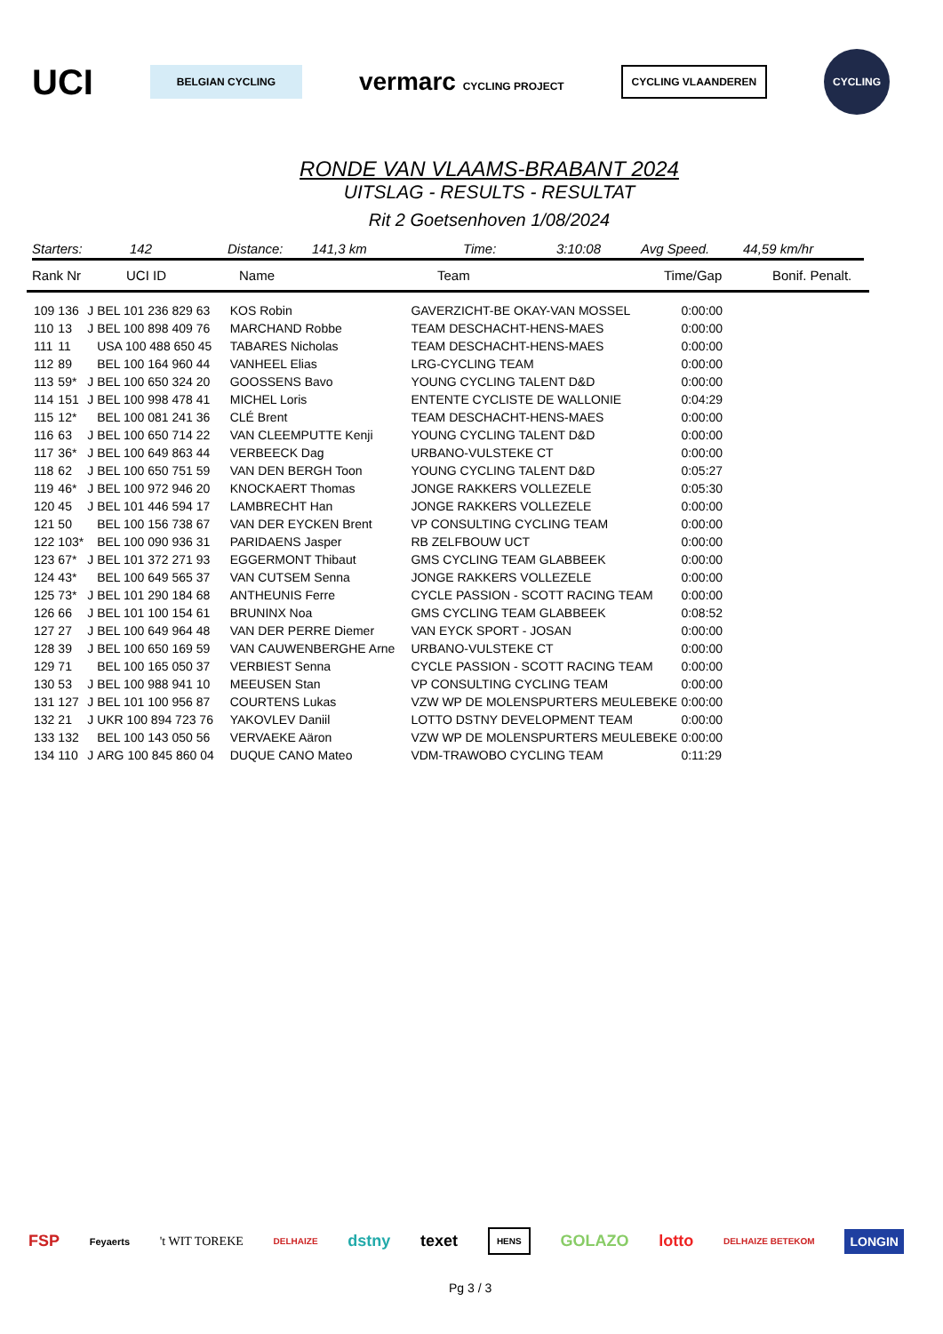UCI BELGIAN CYCLING vermarc CYCLING PROJECT CYCLING VLAANDEREN CYCLING
RONDE VAN VLAAMS-BRABANT 2024
UITSLAG - RESULTS - RESULTAT
Rit 2 Goetsenhoven 1/08/2024
Starters: 142 Distance: 141,3 km Time: 3:10:08 Avg Speed. 44,59 km/hr
Rank Nr UCI ID Name Team Time/Gap Bonif. Penalt.
| 109 | 136 | J | BEL 101 236 829 63 | KOS Robin | GAVERZICHT-BE OKAY-VAN MOSSEL | 0:00:00 |
| 110 | 13 | J | BEL 100 898 409 76 | MARCHAND Robbe | TEAM DESCHACHT-HENS-MAES | 0:00:00 |
| 111 | 11 | | USA 100 488 650 45 | TABARES Nicholas | TEAM DESCHACHT-HENS-MAES | 0:00:00 |
| 112 | 89 | | BEL 100 164 960 44 | VANHEEL Elias | LRG-CYCLING TEAM | 0:00:00 |
| 113 | 59* | J | BEL 100 650 324 20 | GOOSSENS Bavo | YOUNG CYCLING TALENT D&D | 0:00:00 |
| 114 | 151 | J | BEL 100 998 478 41 | MICHEL Loris | ENTENTE CYCLISTE DE WALLONIE | 0:04:29 |
| 115 | 12* | | BEL 100 081 241 36 | CLÉ Brent | TEAM DESCHACHT-HENS-MAES | 0:00:00 |
| 116 | 63 | J | BEL 100 650 714 22 | VAN CLEEMPUTTE Kenji | YOUNG CYCLING TALENT D&D | 0:00:00 |
| 117 | 36* | J | BEL 100 649 863 44 | VERBEECK Dag | URBANO-VULSTEKE CT | 0:00:00 |
| 118 | 62 | J | BEL 100 650 751 59 | VAN DEN BERGH Toon | YOUNG CYCLING TALENT D&D | 0:05:27 |
| 119 | 46* | J | BEL 100 972 946 20 | KNOCKAERT Thomas | JONGE RAKKERS VOLLEZELE | 0:05:30 |
| 120 | 45 | J | BEL 101 446 594 17 | LAMBRECHT Han | JONGE RAKKERS VOLLEZELE | 0:00:00 |
| 121 | 50 | | BEL 100 156 738 67 | VAN DER EYCKEN Brent | VP CONSULTING CYCLING TEAM | 0:00:00 |
| 122 | 103* | | BEL 100 090 936 31 | PARIDAENS Jasper | RB ZELFBOUW UCT | 0:00:00 |
| 123 | 67* | J | BEL 101 372 271 93 | EGGERMONT Thibaut | GMS CYCLING TEAM GLABBEEK | 0:00:00 |
| 124 | 43* | | BEL 100 649 565 37 | VAN CUTSEM Senna | JONGE RAKKERS VOLLEZELE | 0:00:00 |
| 125 | 73* | J | BEL 101 290 184 68 | ANTHEUNIS Ferre | CYCLE PASSION - SCOTT RACING TEAM | 0:00:00 |
| 126 | 66 | J | BEL 101 100 154 61 | BRUNINX Noa | GMS CYCLING TEAM GLABBEEK | 0:08:52 |
| 127 | 27 | J | BEL 100 649 964 48 | VAN DER PERRE Diemer | VAN EYCK SPORT - JOSAN | 0:00:00 |
| 128 | 39 | J | BEL 100 650 169 59 | VAN CAUWENBERGHE Arne | URBANO-VULSTEKE CT | 0:00:00 |
| 129 | 71 | | BEL 100 165 050 37 | VERBIEST Senna | CYCLE PASSION - SCOTT RACING TEAM | 0:00:00 |
| 130 | 53 | J | BEL 100 988 941 10 | MEEUSEN Stan | VP CONSULTING CYCLING TEAM | 0:00:00 |
| 131 | 127 | J | BEL 101 100 956 87 | COURTENS Lukas | VZW WP DE MOLENSPURTERS MEULEBEKE | 0:00:00 |
| 132 | 21 | J | UKR 100 894 723 76 | YAKOVLEV Daniil | LOTTO DSTNY DEVELOPMENT TEAM | 0:00:00 |
| 133 | 132 | | BEL 100 143 050 56 | VERVAEKE Aäron | VZW WP DE MOLENSPURTERS MEULEBEKE | 0:00:00 |
| 134 | 110 | J | ARG 100 845 860 04 | DUQUE CANO Mateo | VDM-TRAWOBO CYCLING TEAM | 0:11:29 |
FSP Feyaerts 't WIT TOREKE DELHAIZE dstny texet HENS GOLAZO lotto DELHAIZE BETEKOM LONGIN
Pg 3 / 3